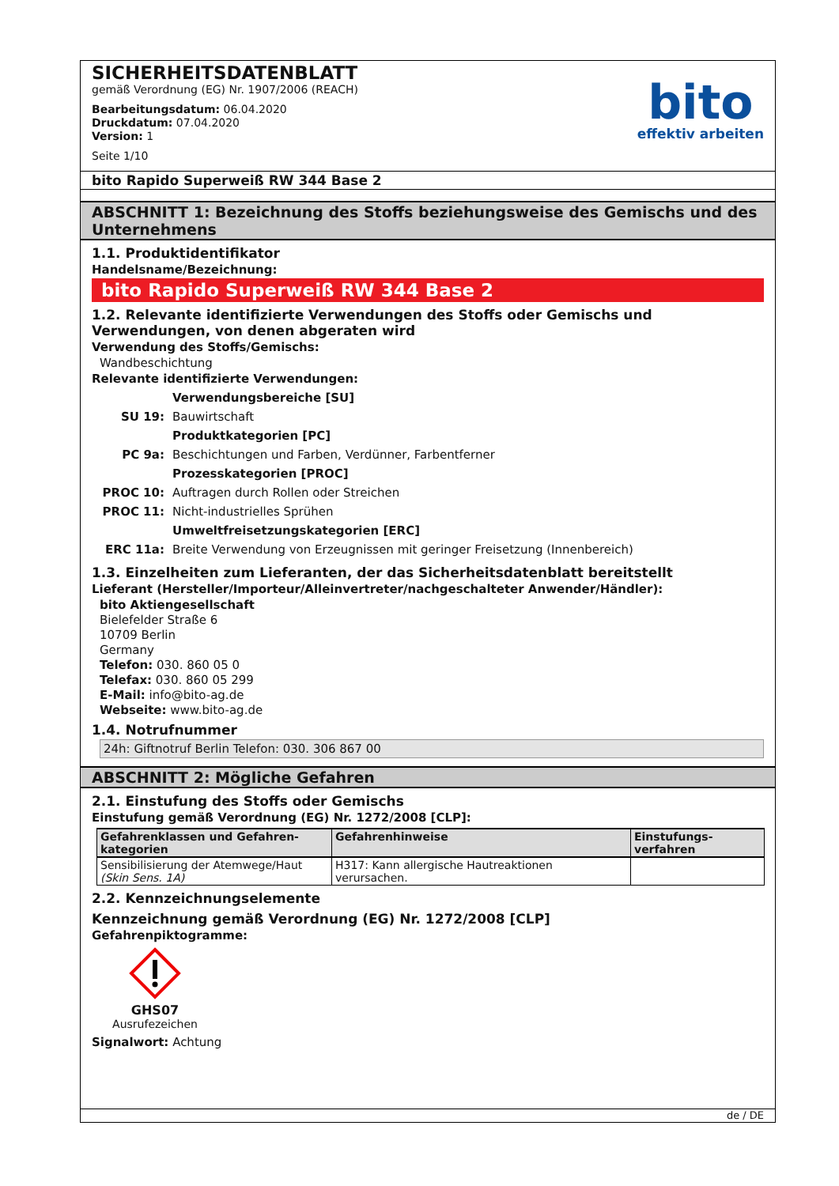SICHERHEITSDATENBLATT
gemäß Verordnung (EG) Nr. 1907/2006 (REACH)
Bearbeitungsdatum: 06.04.2020
Druckdatum: 07.04.2020
Version: 1
Seite 1/10
bito
effektiv arbeiten
bito Rapido Superweiß RW 344 Base 2
ABSCHNITT 1: Bezeichnung des Stoffs beziehungsweise des Gemischs und des Unternehmens
1.1. Produktidentifikator
Handelsname/Bezeichnung:
bito Rapido Superweiß RW 344 Base 2
1.2. Relevante identifizierte Verwendungen des Stoffs oder Gemischs und Verwendungen, von denen abgeraten wird
Verwendung des Stoffs/Gemischs:
Wandbeschichtung
Relevante identifizierte Verwendungen:
| | Verwendungsbereiche [SU] |
| SU 19: | Bauwirtschaft |
| | Produktkategorien [PC] |
| PC 9a: | Beschichtungen und Farben, Verdünner, Farbentferner |
| | Prozesskategorien [PROC] |
| PROC 10: | Auftragen durch Rollen oder Streichen |
| PROC 11: | Nicht-industrielles Sprühen |
| | Umweltfreisetzungskategorien [ERC] |
| ERC 11a: | Breite Verwendung von Erzeugnissen mit geringer Freisetzung (Innenbereich) |
1.3. Einzelheiten zum Lieferanten, der das Sicherheitsdatenblatt bereitstellt
Lieferant (Hersteller/Importeur/Alleinvertreter/nachgeschalteter Anwender/Händler):
bito Aktiengesellschaft
Bielefelder Straße 6
10709 Berlin
Germany
Telefon: 030. 860 05 0
Telefax: 030. 860 05 299
E-Mail: info@bito-ag.de
Webseite: www.bito-ag.de
1.4. Notrufnummer
24h: Giftnotruf Berlin Telefon: 030. 306 867 00
ABSCHNITT 2: Mögliche Gefahren
2.1. Einstufung des Stoffs oder Gemischs
Einstufung gemäß Verordnung (EG) Nr. 1272/2008 [CLP]:
| Gefahrenklassen und Gefahren-kategorien | Gefahrenhinweise | Einstufungs-verfahren |
| --- | --- | --- |
| Sensibilisierung der Atemwege/Haut (Skin Sens. 1A) | H317: Kann allergische Hautreaktionen verursachen. | |
2.2. Kennzeichnungselemente
Kennzeichnung gemäß Verordnung (EG) Nr. 1272/2008 [CLP]
Gefahrenpiktogramme:
GHS07
Ausrufezeichen
Signalwort: Achtung
de / DE